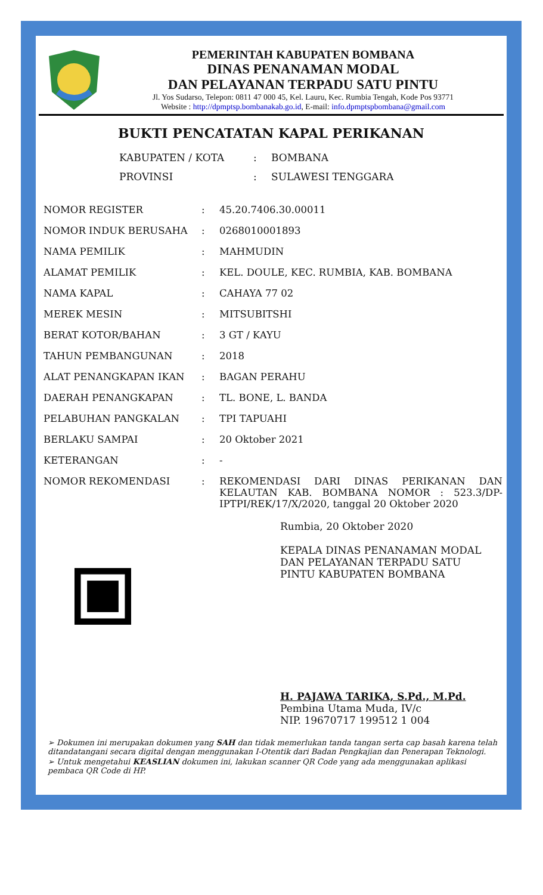PEMERINTAH KABUPATEN BOMBANA
DINAS PENANAMAN MODAL
DAN PELAYANAN TERPADU SATU PINTU
Jl. Yos Sudarso, Telepon: 0811 47 000 45, Kel. Lauru, Kec. Rumbia Tengah, Kode Pos 93771
Website : http://dpmptsp.bombanakab.go.id, E-mail: info.dpmptspbombana@gmail.com
BUKTI PENCATATAN KAPAL PERIKANAN
| KABUPATEN / KOTA | : | BOMBANA |
| PROVINSI | : | SULAWESI TENGGARA |
| NOMOR REGISTER | : | 45.20.7406.30.00011 |
| NOMOR INDUK BERUSAHA | : | 0268010001893 |
| NAMA PEMILIK | : | MAHMUDIN |
| ALAMAT PEMILIK | : | KEL. DOULE, KEC. RUMBIA, KAB. BOMBANA |
| NAMA KAPAL | : | CAHAYA 77 02 |
| MEREK MESIN | : | MITSUBITSHI |
| BERAT KOTOR/BAHAN | : | 3 GT / KAYU |
| TAHUN PEMBANGUNAN | : | 2018 |
| ALAT PENANGKAPAN IKAN | : | BAGAN PERAHU |
| DAERAH PENANGKAPAN | : | TL. BONE, L. BANDA |
| PELABUHAN PANGKALAN | : | TPI TAPUAHI |
| BERLAKU SAMPAI | : | 20 Oktober 2021 |
| KETERANGAN | : | - |
| NOMOR REKOMENDASI | : | REKOMENDASI DARI DINAS PERIKANAN DAN KELAUTAN KAB. BOMBANA NOMOR : 523.3/DP-IPTPI/REK/17/X/2020, tanggal 20 Oktober 2020 |
Rumbia, 20 Oktober 2020
KEPALA DINAS PENANAMAN MODAL DAN PELAYANAN TERPADU SATU PINTU KABUPATEN BOMBANA
H. PAJAWA TARIKA, S.Pd., M.Pd.
Pembina Utama Muda, IV/c
NIP. 19670717 199512 1 004
➢ Dokumen ini merupakan dokumen yang SAH dan tidak memerlukan tanda tangan serta cap basah karena telah ditandatangani secara digital dengan menggunakan I-Otentik dari Badan Pengkajian dan Penerapan Teknologi.
➢ Untuk mengetahui KEASLIAN dokumen ini, lakukan scanner QR Code yang ada menggunakan aplikasi pembaca QR Code di HP.